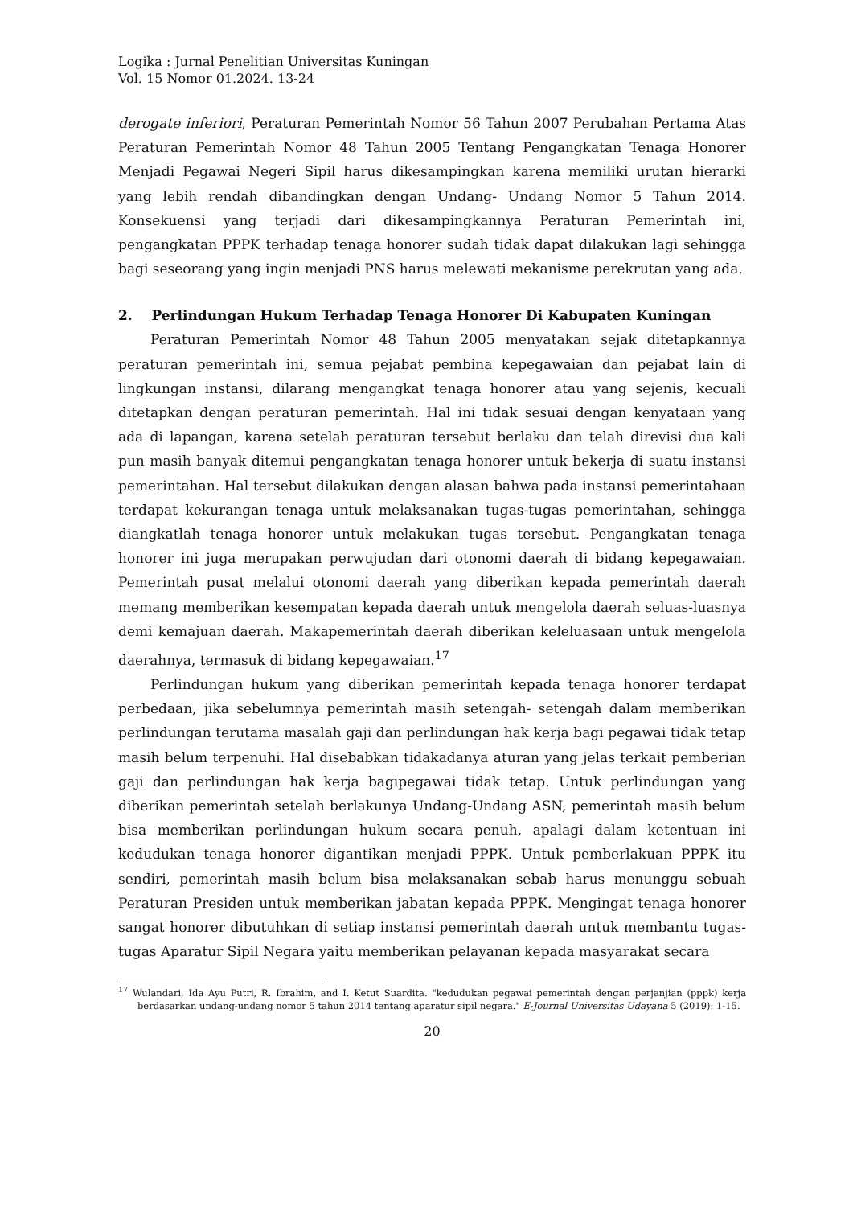Logika : Jurnal Penelitian Universitas Kuningan
Vol. 15 Nomor 01.2024. 13-24
derogate inferiori, Peraturan Pemerintah Nomor 56 Tahun 2007 Perubahan Pertama Atas Peraturan Pemerintah Nomor 48 Tahun 2005 Tentang Pengangkatan Tenaga Honorer Menjadi Pegawai Negeri Sipil harus dikesampingkan karena memiliki urutan hierarki yang lebih rendah dibandingkan dengan Undang- Undang Nomor 5 Tahun 2014. Konsekuensi yang terjadi dari dikesampingkannya Peraturan Pemerintah ini, pengangkatan PPPK terhadap tenaga honorer sudah tidak dapat dilakukan lagi sehingga bagi seseorang yang ingin menjadi PNS harus melewati mekanisme perekrutan yang ada.
2. Perlindungan Hukum Terhadap Tenaga Honorer Di Kabupaten Kuningan
Peraturan Pemerintah Nomor 48 Tahun 2005 menyatakan sejak ditetapkannya peraturan pemerintah ini, semua pejabat pembina kepegawaian dan pejabat lain di lingkungan instansi, dilarang mengangkat tenaga honorer atau yang sejenis, kecuali ditetapkan dengan peraturan pemerintah. Hal ini tidak sesuai dengan kenyataan yang ada di lapangan, karena setelah peraturan tersebut berlaku dan telah direvisi dua kali pun masih banyak ditemui pengangkatan tenaga honorer untuk bekerja di suatu instansi pemerintahan. Hal tersebut dilakukan dengan alasan bahwa pada instansi pemerintahaan terdapat kekurangan tenaga untuk melaksanakan tugas-tugas pemerintahan, sehingga diangkatlah tenaga honorer untuk melakukan tugas tersebut. Pengangkatan tenaga honorer ini juga merupakan perwujudan dari otonomi daerah di bidang kepegawaian. Pemerintah pusat melalui otonomi daerah yang diberikan kepada pemerintah daerah memang memberikan kesempatan kepada daerah untuk mengelola daerah seluas-luasnya demi kemajuan daerah. Makapemerintah daerah diberikan keleluasaan untuk mengelola daerahnya, termasuk di bidang kepegawaian.<sup>17</sup>
Perlindungan hukum yang diberikan pemerintah kepada tenaga honorer terdapat perbedaan, jika sebelumnya pemerintah masih setengah- setengah dalam memberikan perlindungan terutama masalah gaji dan perlindungan hak kerja bagi pegawai tidak tetap masih belum terpenuhi. Hal disebabkan tidakadanya aturan yang jelas terkait pemberian gaji dan perlindungan hak kerja bagipegawai tidak tetap. Untuk perlindungan yang diberikan pemerintah setelah berlakunya Undang-Undang ASN, pemerintah masih belum bisa memberikan perlindungan hukum secara penuh, apalagi dalam ketentuan ini kedudukan tenaga honorer digantikan menjadi PPPK. Untuk pemberlakuan PPPK itu sendiri, pemerintah masih belum bisa melaksanakan sebab harus menunggu sebuah Peraturan Presiden untuk memberikan jabatan kepada PPPK. Mengingat tenaga honorer sangat honorer dibutuhkan di setiap instansi pemerintah daerah untuk membantu tugas-tugas Aparatur Sipil Negara yaitu memberikan pelayanan kepada masyarakat secara
<sup>17</sup> Wulandari, Ida Ayu Putri, R. Ibrahim, and I. Ketut Suardita. "kedudukan pegawai pemerintah dengan perjanjian (pppk) kerja berdasarkan undang-undang nomor 5 tahun 2014 tentang aparatur sipil negara." E-Journal Universitas Udayana 5 (2019): 1-15.
20